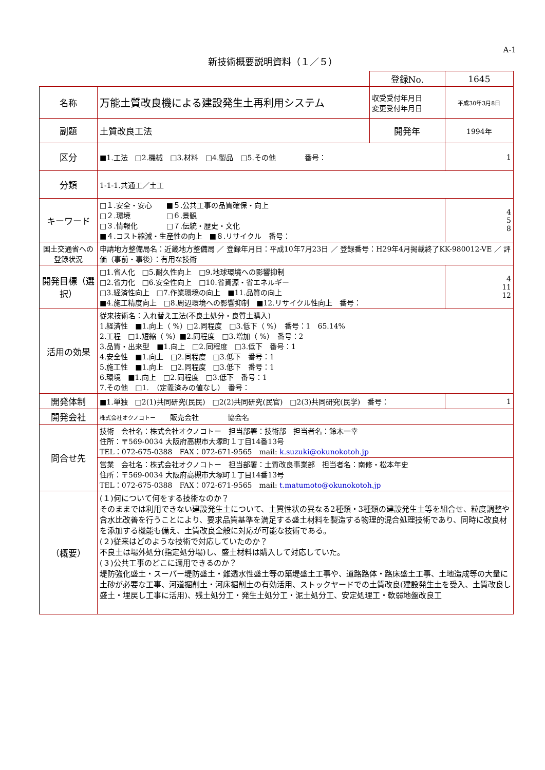A-1
新技術概要説明資料（１／５）
| | | 登録No. | 1645 |
| 名称 | 万能土質改良機による建設発生土再利用システム | 収受受付年月日 変更受付年月日 | 平成30年3月8日 |
| 副題 | 土質改良工法 | 開発年 | 1994年 |
| 区分 | ■1.工法 □2.機械 □3.材料 □4.製品 □5.その他 番号： | | 1 |
| 分類 | 1-1-1.共通工／土工 | | |
| キーワード | □１.安全・安心 ■５.公共工事の品質確保・向上 □２.環境 □６.景観 □３.情報化 □７.伝統・歴史・文化 ■４.コスト縮減・生産性の向上 ■８.リサイクル 番号： | | 4 5 8 |
| 国土交通省への登録状況 | 申請地方整備局名：近畿地方整備局 ／ 登録年月日：平成10年7月23日 ／ 登録番号：H29年4月掲載終了KK-980012-VE ／ 評価（事前・事後）：有用な技術 | | |
| 開発目標（選択） | □1.省人化 □5.耐久性向上 □9.地球環境への影響抑制 □2.省力化 □6.安全性向上 □10.省資源・省エネルギー □3.経済性向上 □7.作業環境の向上 ■11.品質の向上 ■4.施工精度向上 □8.周辺環境への影響抑制 ■12.リサイクル性向上 番号： | | 4 11 12 |
| 活用の効果 | 従来技術名：入れ替え工法(不良土処分・良質土購入) 1.経済性 ■1.向上（ %）□2.同程度 □3.低下（ %） 番号：1 65.14% 2.工程 □1.短縮（ %）■2.同程度 □3.増加（ %） 番号：2 3.品質・出来型 ■1.向上 □2.同程度 □3.低下 番号：1 4.安全性 ■1.向上 □2.同程度 □3.低下 番号：1 5.施工性 ■1.向上 □2.同程度 □3.低下 番号：1 6.環境 ■1.向上 □2.同程度 □3.低下 番号：1 7.その他 □1. （定義済みの値なし） 番号： | | |
| 開発体制 | ■1.単独 □2(1)共同研究(民民) □2(2)共同研究(民官) □2(3)共同研究(民学) 番号： | | 1 |
| 開発会社 | 株式会社オクノコトー 販売会社 協会名 | | |
| 問合せ先 | 技術 会社名：株式会社オクノコトー 担当部署：技術部 担当者名：鈴木一幸 住所：〒569-0034 大阪府高槻市大塚町１丁目14番13号 TEL：072-675-0388 FAX：072-671-9565 mail: k.suzuki@okunokotoh.jp | | |
| | 営業 会社名：株式会社オクノコトー 担当部署：土質改良事業部 担当者名：南修・松本年史 住所：〒569-0034 大阪府高槻市大塚町１丁目14番13号 TEL：072-675-0388 FAX：072-671-9565 mail: t.matumoto@okunokotoh.jp | | |
| （概要） | (１)何について何をする技術なのか？ そのままでは利用できない建設発生土について、土質性状の異なる2種類・3種類の建設発生土等を組合せ、粒度調整や含水比改善を行うことにより、要求品質基準を満足する盛土材料を製造する物理的混合処理技術であり、同時に改良材を添加する機能も備え、土質改良全般に対応が可能な技術である。 (２)従来はどのような技術で対応していたのか？ 不良土は場外処分(指定処分場)し、盛土材料は購入して対応していた。 (３)公共工事のどこに適用できるのか？ 堤防強化盛土・スーパー堤防盛土・難透水性盛土等の築堤盛土工事や、道路路体・路床盛土工事、土地造成等の大量に土砂が必要な工事、河道掘削土・河床掘削土の有効活用、ストックヤードでの土質改良(建設発生土を受入、土質改良し盛土・埋戻し工事に活用)、残土処分工・発生土処分工・泥土処分工、安定処理工・軟弱地盤改良工 | | |